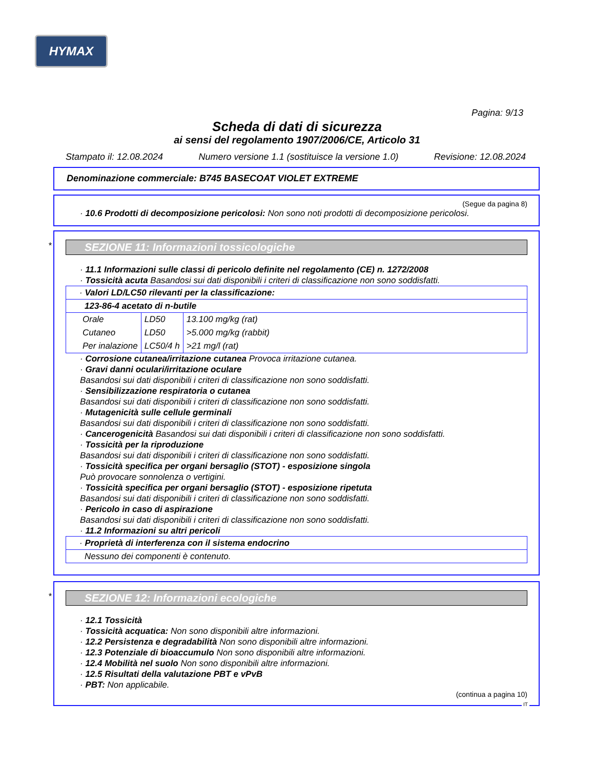HYMAX
Pagina: 9/13
Scheda di dati di sicurezza
ai sensi del regolamento 1907/2006/CE, Articolo 31
Stampato il: 12.08.2024 Numero versione 1.1 (sostituisce la versione 1.0) Revisione: 12.08.2024
Denominazione commerciale: B745 BASECOAT VIOLET EXTREME
(Segue da pagina 8)
· 10.6 Prodotti di decomposizione pericolosi: Non sono noti prodotti di decomposizione pericolosi.
*
SEZIONE 11: Informazioni tossicologiche
· 11.1 Informazioni sulle classi di pericolo definite nel regolamento (CE) n. 1272/2008
· Tossicità acuta Basandosi sui dati disponibili i criteri di classificazione non sono soddisfatti.
· Valori LD/LC50 rilevanti per la classificazione:
123-86-4 acetato di n-butile
| Orale | LD50 | 13.100 mg/kg (rat) |
| Cutaneo | LD50 | >5.000 mg/kg (rabbit) |
| Per inalazione | LC50/4 h | >21 mg/l (rat) |
· Corrosione cutanea/irritazione cutanea Provoca irritazione cutanea.
· Gravi danni oculari/irritazione oculare
Basandosi sui dati disponibili i criteri di classificazione non sono soddisfatti.
· Sensibilizzazione respiratoria o cutanea
Basandosi sui dati disponibili i criteri di classificazione non sono soddisfatti.
· Mutagenicità sulle cellule germinali
Basandosi sui dati disponibili i criteri di classificazione non sono soddisfatti.
· Cancerogenicità Basandosi sui dati disponibili i criteri di classificazione non sono soddisfatti.
· Tossicità per la riproduzione
Basandosi sui dati disponibili i criteri di classificazione non sono soddisfatti.
· Tossicità specifica per organi bersaglio (STOT) - esposizione singola
Può provocare sonnolenza o vertigini.
· Tossicità specifica per organi bersaglio (STOT) - esposizione ripetuta
Basandosi sui dati disponibili i criteri di classificazione non sono soddisfatti.
· Pericolo in caso di aspirazione
Basandosi sui dati disponibili i criteri di classificazione non sono soddisfatti.
· 11.2 Informazioni su altri pericoli
· Proprietà di interferenza con il sistema endocrino
Nessuno dei componenti è contenuto.
*
SEZIONE 12: Informazioni ecologiche
· 12.1 Tossicità
· Tossicità acquatica: Non sono disponibili altre informazioni.
· 12.2 Persistenza e degradabilità Non sono disponibili altre informazioni.
· 12.3 Potenziale di bioaccumulo Non sono disponibili altre informazioni.
· 12.4 Mobilità nel suolo Non sono disponibili altre informazioni.
· 12.5 Risultati della valutazione PBT e vPvB
· PBT: Non applicabile.
(continua a pagina 10)
IT